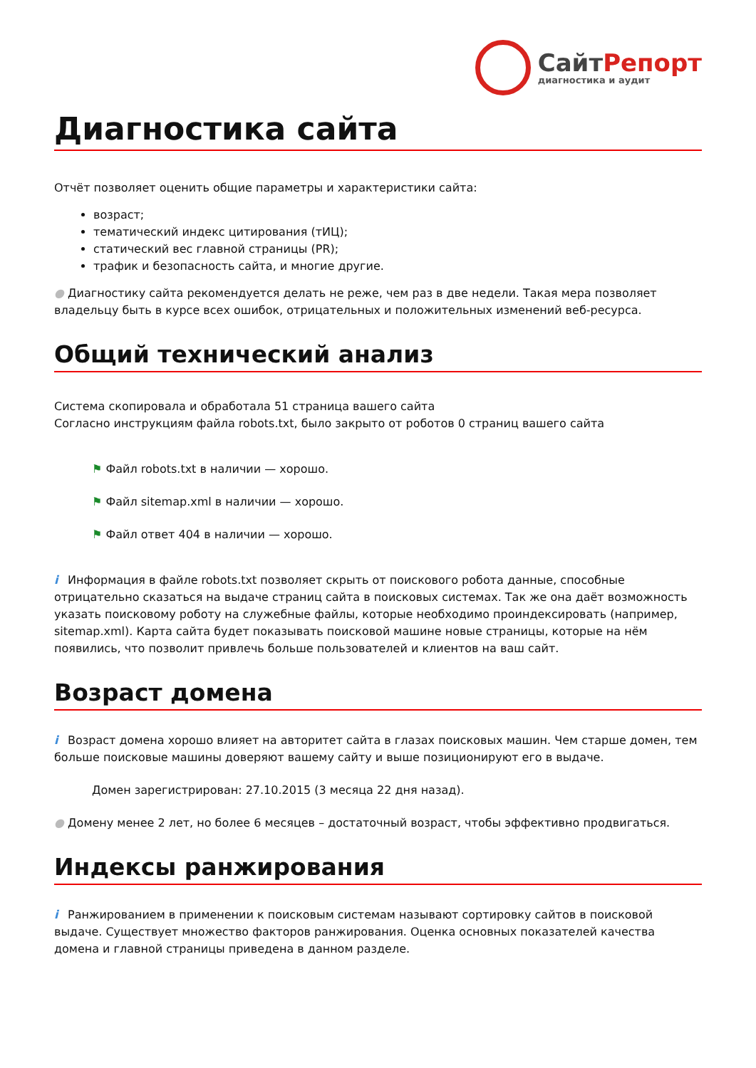СайтРепорт
диагностика и аудит
Диагностика сайта
Отчёт позволяет оценить общие параметры и характеристики сайта:
возраст;
тематический индекс цитирования (тИЦ);
статический вес главной страницы (PR);
трафик и безопасность сайта, и многие другие.
● Диагностику сайта рекомендуется делать не реже, чем раз в две недели. Такая мера позволяет владельцу быть в курсе всех ошибок, отрицательных и положительных изменений веб-ресурса.
Общий технический анализ
Система скопировала и обработала 51 страница вашего сайта
Согласно инструкциям файла robots.txt, было закрыто от роботов 0 страниц вашего сайта
⚑ Файл robots.txt в наличии — хорошо.
⚑ Файл sitemap.xml в наличии — хорошо.
⚑ Файл ответ 404 в наличии — хорошо.
i Информация в файле robots.txt позволяет скрыть от поискового робота данные, способные отрицательно сказаться на выдаче страниц сайта в поисковых системах. Так же она даёт возможность указать поисковому роботу на служебные файлы, которые необходимо проиндексировать (например, sitemap.xml). Карта сайта будет показывать поисковой машине новые страницы, которые на нём появились, что позволит привлечь больше пользователей и клиентов на ваш сайт.
Возраст домена
i Возраст домена хорошо влияет на авторитет сайта в глазах поисковых машин. Чем старше домен, тем больше поисковые машины доверяют вашему сайту и выше позиционируют его в выдаче.
Домен зарегистрирован: 27.10.2015 (3 месяца 22 дня назад).
● Домену менее 2 лет, но более 6 месяцев – достаточный возраст, чтобы эффективно продвигаться.
Индексы ранжирования
i Ранжированием в применении к поисковым системам называют сортировку сайтов в поисковой выдаче. Существует множество факторов ранжирования. Оценка основных показателей качества домена и главной страницы приведена в данном разделе.